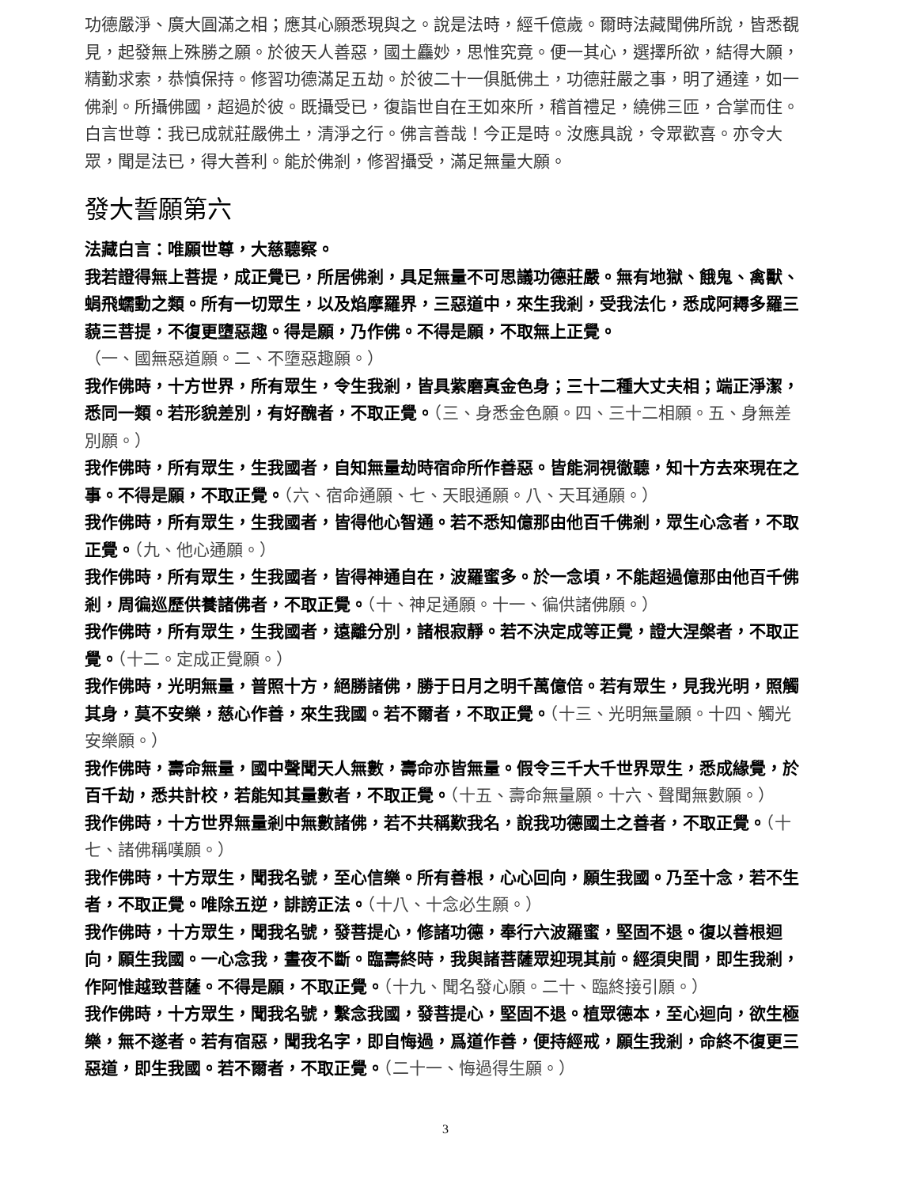功德嚴淨、廣大圓滿之相；應其心願悉現與之。說是法時，經千億歲。爾時法藏聞佛所說，皆悉覩見，起發無上殊勝之願。於彼天人善惡，國土麤妙，思惟究竟。便一其心，選擇所欲，結得大願，精勤求索，恭慎保持。修習功德滿足五劫。於彼二十一俱胝佛土，功德莊嚴之事，明了通達，如一佛剎。所攝佛國，超過於彼。既攝受已，復詣世自在王如來所，稽首禮足，繞佛三匝，合掌而住。白言世尊：我已成就莊嚴佛土，清淨之行。佛言善哉！今正是時。汝應具說，令眾歡喜。亦令大眾，聞是法已，得大善利。能於佛剎，修習攝受，滿足無量大願。
發大誓願第六
法藏白言：唯願世尊，大慈聽察。
我若證得無上菩提，成正覺已，所居佛剎，具足無量不可思議功德莊嚴。無有地獄、餓鬼、禽獸、蜎飛蠕動之類。所有一切眾生，以及焰摩羅界，三惡道中，來生我剎，受我法化，悉成阿耨多羅三藐三菩提，不復更墮惡趣。得是願，乃作佛。不得是願，不取無上正覺。
（一、國無惡道願。二、不墮惡趣願。）
我作佛時，十方世界，所有眾生，令生我剎，皆具紫磨真金色身；三十二種大丈夫相；端正淨潔，悉同一類。若形貌差別，有好醜者，不取正覺。（三、身悉金色願。四、三十二相願。五、身無差別願。）
我作佛時，所有眾生，生我國者，自知無量劫時宿命所作善惡。皆能洞視徹聽，知十方去來現在之事。不得是願，不取正覺。（六、宿命通願、七、天眼通願。八、天耳通願。）
我作佛時，所有眾生，生我國者，皆得他心智通。若不悉知億那由他百千佛剎，眾生心念者，不取正覺。（九、他心通願。）
我作佛時，所有眾生，生我國者，皆得神通自在，波羅蜜多。於一念頃，不能超過億那由他百千佛剎，周徧巡歷供養諸佛者，不取正覺。（十、神足通願。十一、徧供諸佛願。）
我作佛時，所有眾生，生我國者，遠離分別，諸根寂靜。若不決定成等正覺，證大涅槃者，不取正覺。（十二。定成正覺願。）
我作佛時，光明無量，普照十方，絕勝諸佛，勝于日月之明千萬億倍。若有眾生，見我光明，照觸其身，莫不安樂，慈心作善，來生我國。若不爾者，不取正覺。（十三、光明無量願。十四、觸光安樂願。）
我作佛時，壽命無量，國中聲聞天人無數，壽命亦皆無量。假令三千大千世界眾生，悉成緣覺，於百千劫，悉共計校，若能知其量數者，不取正覺。（十五、壽命無量願。十六、聲聞無數願。）
我作佛時，十方世界無量剎中無數諸佛，若不共稱歎我名，說我功德國土之善者，不取正覺。（十七、諸佛稱嘆願。）
我作佛時，十方眾生，聞我名號，至心信樂。所有善根，心心回向，願生我國。乃至十念，若不生者，不取正覺。唯除五逆，誹謗正法。（十八、十念必生願。）
我作佛時，十方眾生，聞我名號，發菩提心，修諸功德，奉行六波羅蜜，堅固不退。復以善根迴向，願生我國。一心念我，晝夜不斷。臨壽終時，我與諸菩薩眾迎現其前。經須臾間，即生我剎，作阿惟越致菩薩。不得是願，不取正覺。（十九、聞名發心願。二十、臨終接引願。）
我作佛時，十方眾生，聞我名號，繫念我國，發菩提心，堅固不退。植眾德本，至心迴向，欲生極樂，無不遂者。若有宿惡，聞我名字，即自悔過，爲道作善，便持經戒，願生我剎，命終不復更三惡道，即生我國。若不爾者，不取正覺。（二十一、悔過得生願。）
3